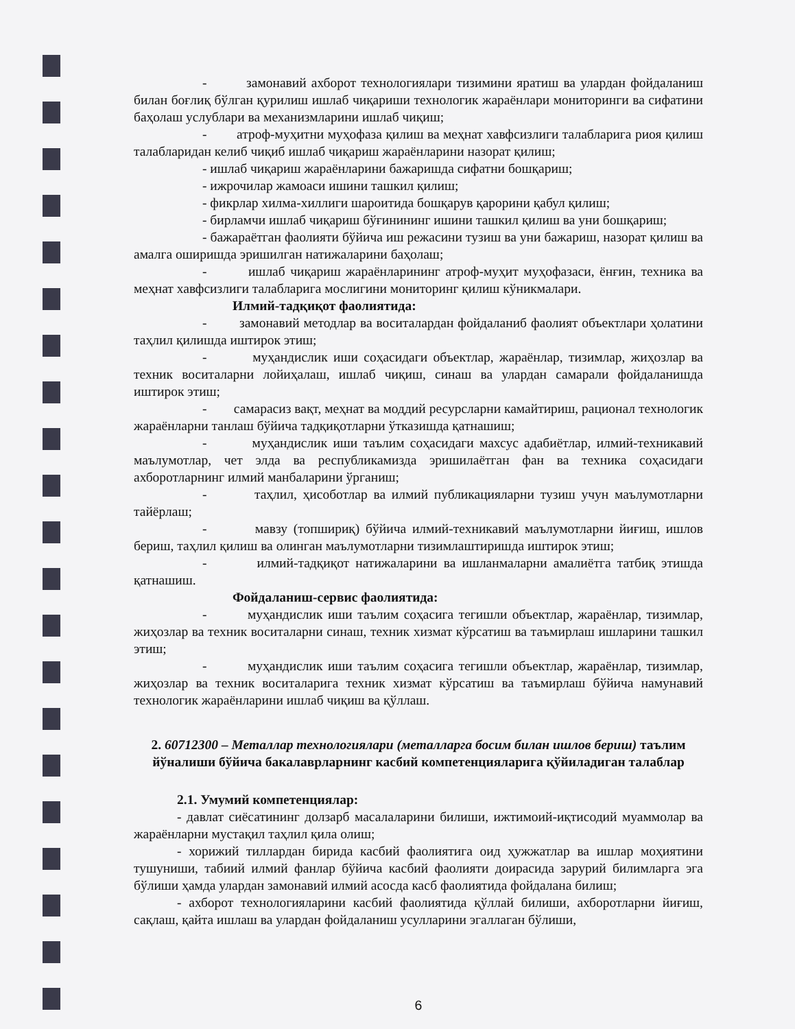- замонавий ахборот технологиялари тизимини яратиш ва улардан фойдаланиш билан боғлиқ бўлган қурилиш ишлаб чиқариши технологик жараёнлари мониторинги ва сифатини баҳолаш услублари ва механизмларини ишлаб чиқиш;
- атроф-муҳитни муҳофаза қилиш ва меҳнат хавфсизлиги талабларига риоя қилиш талабларидан келиб чиқиб ишлаб чиқариш жараёнларини назорат қилиш;
- ишлаб чиқариш жараёнларини бажаришда сифатни бошқариш;
- ижрочилар жамоаси ишини ташкил қилиш;
- фикрлар хилма-хиллиги шароитида бошқарув қарорини қабул қилиш;
- бирламчи ишлаб чиқариш бўғинининг ишини ташкил қилиш ва уни бошқариш;
- бажараётган фаолияти бўйича иш режасини тузиш ва уни бажариш, назорат қилиш ва амалга оширишда эришилган натижаларини баҳолаш;
- ишлаб чиқариш жараёнларининг атроф-муҳит муҳофазаси, ёнғин, техника ва меҳнат хавфсизлиги талабларига мослигини мониторинг қилиш кўникмалари.
Илмий-тадқиқот фаолиятида:
- замонавий методлар ва воситалардан фойдаланиб фаолият объектлари ҳолатини таҳлил қилишда иштирок этиш;
- муҳандислик иши соҳасидаги объектлар, жараёнлар, тизимлар, жиҳозлар ва техник воситаларни лойиҳалаш, ишлаб чиқиш, синаш ва улардан самарали фойдаланишда иштирок этиш;
- самарасиз вақт, меҳнат ва моддий ресурсларни камайтириш, рационал технологик жараёнларни танлаш бўйича тадқиқотларни ўтказишда қатнашиш;
- муҳандислик иши таълим соҳасидаги махсус адабиётлар, илмий-техникавий маълумотлар, чет элда ва республикамизда эришилаётган фан ва техника соҳасидаги ахборотларнинг илмий манбаларини ўрганиш;
- таҳлил, ҳисоботлар ва илмий публикацияларни тузиш учун маълумотларни тайёрлаш;
- мавзу (топшириқ) бўйича илмий-техникавий маълумотларни йиғиш, ишлов бериш, таҳлил қилиш ва олинган маълумотларни тизимлаштиришда иштирок этиш;
- илмий-тадқиқот натижаларини ва ишланмаларни амалиётга татбиқ этишда қатнашиш.
Фойдаланиш-сервис фаолиятида:
- муҳандислик иши таълим соҳасига тегишли объектлар, жараёнлар, тизимлар, жиҳозлар ва техник воситаларни синаш, техник хизмат кўрсатиш ва таъмирлаш ишларини ташкил этиш;
- муҳандислик иши таълим соҳасига тегишли объектлар, жараёнлар, тизимлар, жиҳозлар ва техник воситаларига техник хизмат кўрсатиш ва таъмирлаш бўйича намунавий технологик жараёнларини ишлаб чиқиш ва қўллаш.
2. 60712300 – Металлар технологиялари (металларга босим билан ишлов бериш) таълим йўналиши бўйича бакалаврларнинг касбий компетенцияларига қўйиладиган талаблар
2.1. Умумий компетенциялар:
- давлат сиёсатининг долзарб масалаларини билиши, ижтимоий-иқтисодий муаммолар ва жараёнларни мустақил таҳлил қила олиш;
- хорижий тиллардан бирида касбий фаолиятига оид ҳужжатлар ва ишлар моҳиятини тушуниши, табиий илмий фанлар бўйича касбий фаолияти доирасида зарурий билимларга эга бўлиши ҳамда улардан замонавий илмий асосда касб фаолиятида фойдалана билиш;
- ахборот технологияларини касбий фаолиятида қўллай билиши, ахборотларни йиғиш, сақлаш, қайта ишлаш ва улардан фойдаланиш усулларини эгаллаган бўлиши,
6